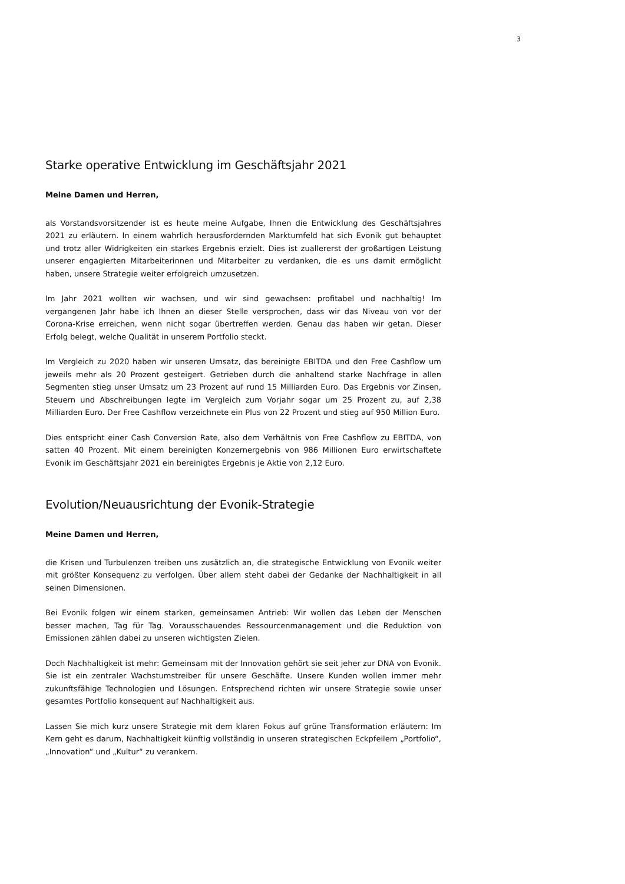3
Starke operative Entwicklung im Geschäftsjahr 2021
Meine Damen und Herren,
als Vorstandsvorsitzender ist es heute meine Aufgabe, Ihnen die Entwicklung des Geschäftsjahres 2021 zu erläutern. In einem wahrlich herausfordernden Marktumfeld hat sich Evonik gut behauptet und trotz aller Widrigkeiten ein starkes Ergebnis erzielt. Dies ist zuallererst der großartigen Leistung unserer engagierten Mitarbeiterinnen und Mitarbeiter zu verdanken, die es uns damit ermöglicht haben, unsere Strategie weiter erfolgreich umzusetzen.
Im Jahr 2021 wollten wir wachsen, und wir sind gewachsen: profitabel und nachhaltig! Im vergangenen Jahr habe ich Ihnen an dieser Stelle versprochen, dass wir das Niveau von vor der Corona-Krise erreichen, wenn nicht sogar übertreffen werden. Genau das haben wir getan. Dieser Erfolg belegt, welche Qualität in unserem Portfolio steckt.
Im Vergleich zu 2020 haben wir unseren Umsatz, das bereinigte EBITDA und den Free Cashflow um jeweils mehr als 20 Prozent gesteigert. Getrieben durch die anhaltend starke Nachfrage in allen Segmenten stieg unser Umsatz um 23 Prozent auf rund 15 Milliarden Euro. Das Ergebnis vor Zinsen, Steuern und Abschreibungen legte im Vergleich zum Vorjahr sogar um 25 Prozent zu, auf 2,38 Milliarden Euro. Der Free Cashflow verzeichnete ein Plus von 22 Prozent und stieg auf 950 Million Euro.
Dies entspricht einer Cash Conversion Rate, also dem Verhältnis von Free Cashflow zu EBITDA, von satten 40 Prozent. Mit einem bereinigten Konzernergebnis von 986 Millionen Euro erwirtschaftete Evonik im Geschäftsjahr 2021 ein bereinigtes Ergebnis je Aktie von 2,12 Euro.
Evolution/Neuausrichtung der Evonik-Strategie
Meine Damen und Herren,
die Krisen und Turbulenzen treiben uns zusätzlich an, die strategische Entwicklung von Evonik weiter mit größter Konsequenz zu verfolgen. Über allem steht dabei der Gedanke der Nachhaltigkeit in all seinen Dimensionen.
Bei Evonik folgen wir einem starken, gemeinsamen Antrieb: Wir wollen das Leben der Menschen besser machen, Tag für Tag. Vorausschauendes Ressourcenmanagement und die Reduktion von Emissionen zählen dabei zu unseren wichtigsten Zielen.
Doch Nachhaltigkeit ist mehr: Gemeinsam mit der Innovation gehört sie seit jeher zur DNA von Evonik. Sie ist ein zentraler Wachstumstreiber für unsere Geschäfte. Unsere Kunden wollen immer mehr zukunftsfähige Technologien und Lösungen. Entsprechend richten wir unsere Strategie sowie unser gesamtes Portfolio konsequent auf Nachhaltigkeit aus.
Lassen Sie mich kurz unsere Strategie mit dem klaren Fokus auf grüne Transformation erläutern: Im Kern geht es darum, Nachhaltigkeit künftig vollständig in unseren strategischen Eckpfeilern „Portfolio“, „Innovation“ und „Kultur“ zu verankern.